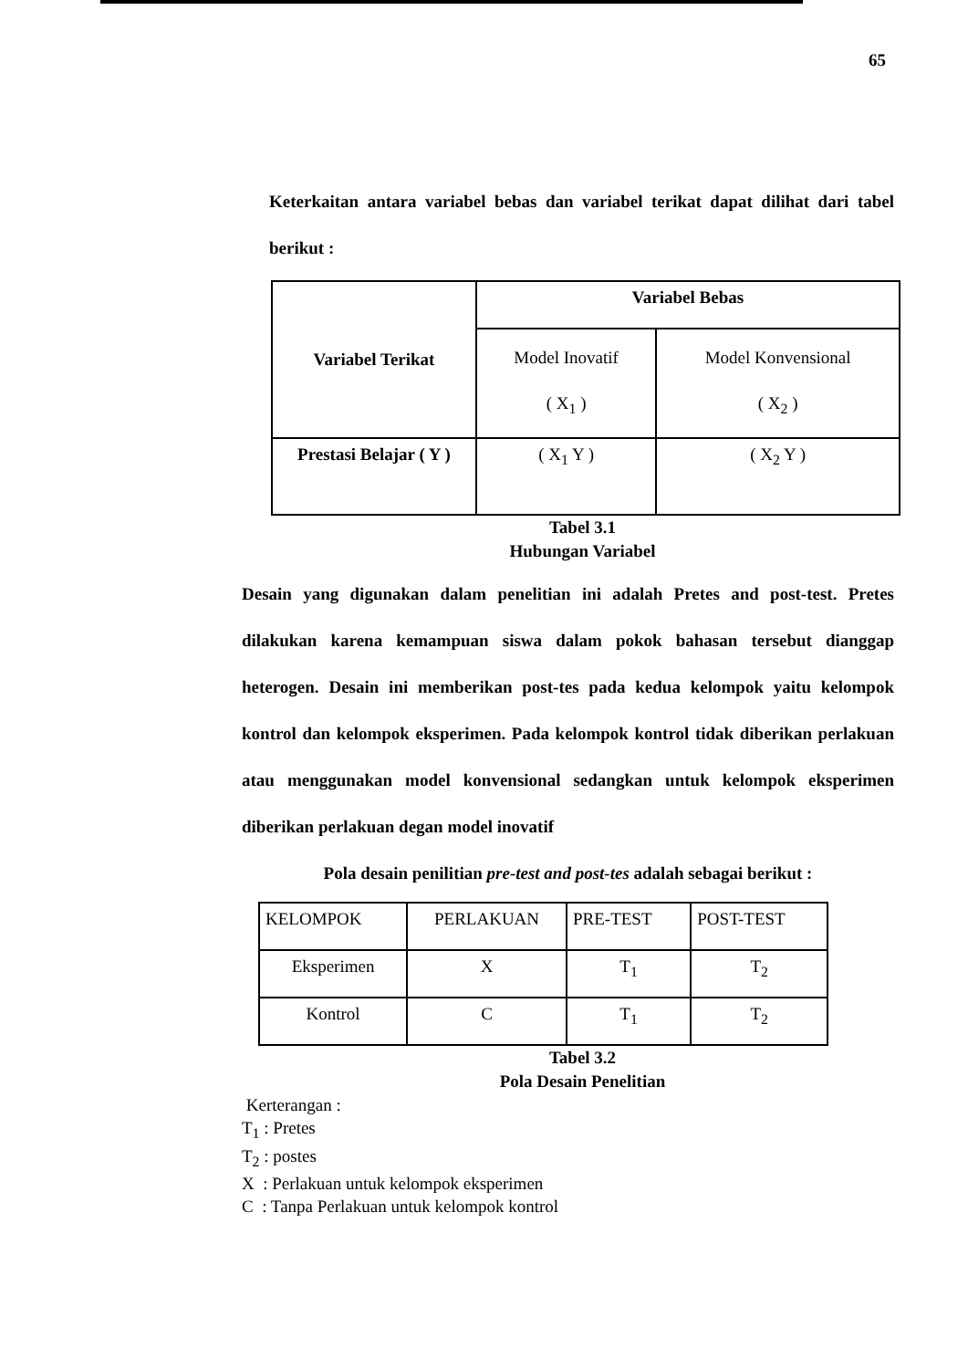65
Keterkaitan antara variabel bebas dan variabel terikat dapat dilihat dari tabel berikut :
| Variabel Terikat | Variabel Bebas | |
| --- | --- | --- |
| | Model Inovatif ( X<sub>1</sub> ) | Model Konvensional ( X<sub>2</sub> ) |
| Prestasi Belajar ( Y ) | ( X<sub>1</sub> Y ) | ( X<sub>2</sub> Y ) |
Tabel 3.1
Hubungan Variabel
Desain yang digunakan dalam penelitian ini adalah Pretes and post-test. Pretes dilakukan karena kemampuan siswa dalam pokok bahasan tersebut dianggap heterogen. Desain ini memberikan post-tes pada kedua kelompok yaitu kelompok kontrol dan kelompok eksperimen. Pada kelompok kontrol tidak diberikan perlakuan atau menggunakan model konvensional sedangkan untuk kelompok eksperimen diberikan perlakuan degan model inovatif
Pola desain penilitian pre-test and post-tes adalah sebagai berikut :
| KELOMPOK | PERLAKUAN | PRE-TEST | POST-TEST |
| Eksperimen | X | T<sub>1</sub> | T<sub>2</sub> |
| Kontrol | C | T<sub>1</sub> | T<sub>2</sub> |
Tabel 3.2
Pola Desain Penelitian
Kerterangan :
T<sub>1</sub> : Pretes
T<sub>2</sub> : postes
X : Perlakuan untuk kelompok eksperimen
C : Tanpa Perlakuan untuk kelompok kontrol